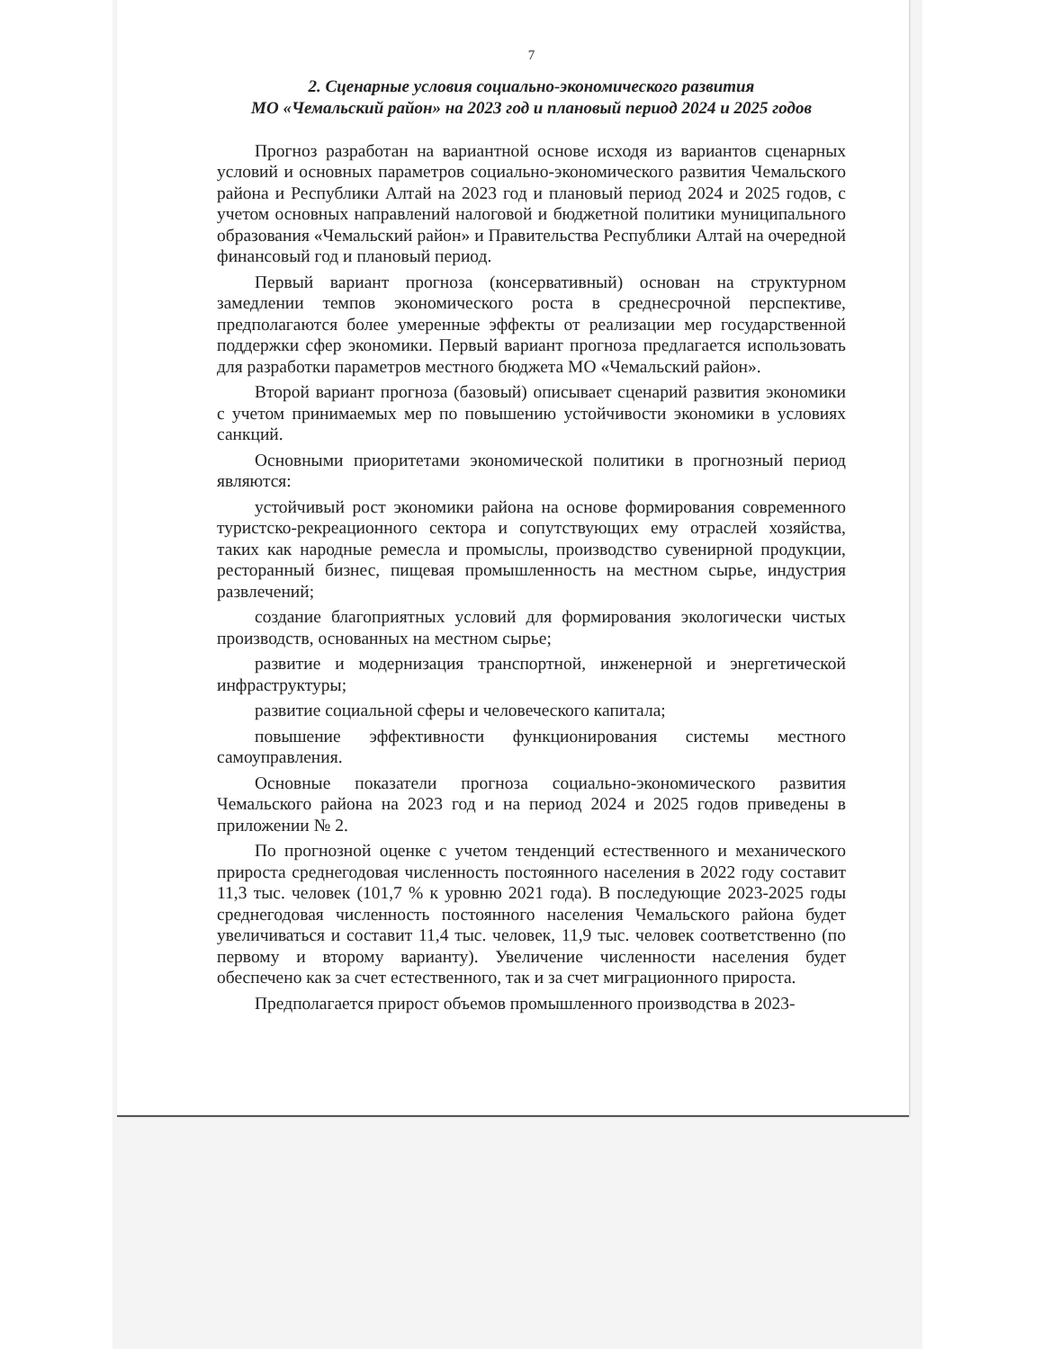7
2. Сценарные условия социально-экономического развития
МО «Чемальский район» на 2023 год и плановый период 2024 и 2025 годов
Прогноз разработан на вариантной основе исходя из вариантов сценарных условий и основных параметров социально-экономического развития Чемальского района и Республики Алтай на 2023 год и плановый период 2024 и 2025 годов, с учетом основных направлений налоговой и бюджетной политики муниципального образования «Чемальский район» и Правительства Республики Алтай на очередной финансовый год и плановый период.
Первый вариант прогноза (консервативный) основан на структурном замедлении темпов экономического роста в среднесрочной перспективе, предполагаются более умеренные эффекты от реализации мер государственной поддержки сфер экономики. Первый вариант прогноза предлагается использовать для разработки параметров местного бюджета МО «Чемальский район».
Второй вариант прогноза (базовый) описывает сценарий развития экономики с учетом принимаемых мер по повышению устойчивости экономики в условиях санкций.
Основными приоритетами экономической политики в прогнозный период являются:
устойчивый рост экономики района на основе формирования современного туристско-рекреационного сектора и сопутствующих ему отраслей хозяйства, таких как народные ремесла и промыслы, производство сувенирной продукции, ресторанный бизнес, пищевая промышленность на местном сырье, индустрия развлечений;
создание благоприятных условий для формирования экологически чистых производств, основанных на местном сырье;
развитие и модернизация транспортной, инженерной и энергетической инфраструктуры;
развитие социальной сферы и человеческого капитала;
повышение эффективности функционирования системы местного самоуправления.
Основные показатели прогноза социально-экономического развития Чемальского района на 2023 год и на период 2024 и 2025 годов приведены в приложении № 2.
По прогнозной оценке с учетом тенденций естественного и механического прироста среднегодовая численность постоянного населения в 2022 году составит 11,3 тыс. человек (101,7 % к уровню 2021 года). В последующие 2023-2025 годы среднегодовая численность постоянного населения Чемальского района будет увеличиваться и составит 11,4 тыс. человек, 11,9 тыс. человек соответственно (по первому и второму варианту). Увеличение численности населения будет обеспечено как за счет естественного, так и за счет миграционного прироста.
Предполагается прирост объемов промышленного производства в 2023-